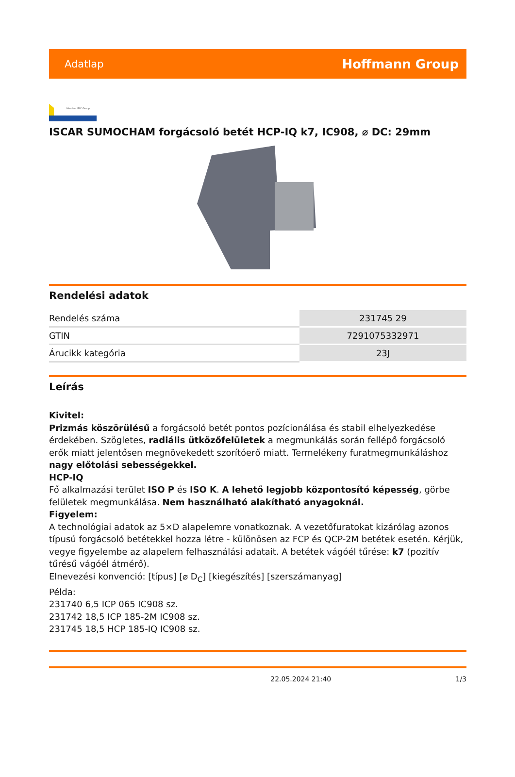Adatlap Hoffmann Group
Member IMC Group
ISCAR SUMOCHAM forgácsoló betét HCP-IQ k7, IC908, ⌀ DC: 29mm
Rendelési adatok
| Rendelés száma | 231745 29 |
| GTIN | 7291075332971 |
| Árucikk kategória | 23J |
Leírás
Kivitel:
Prizmás köszörülésű a forgácsoló betét pontos pozícionálása és stabil elhelyezkedése érdekében. Szögletes, radiális ütközőfelületek a megmunkálás során fellépő forgácsoló erők miatt jelentősen megnövekedett szorítóerő miatt. Termelékeny furatmegmunkáláshoz nagy előtolási sebességekkel.
HCP-IQ
Fő alkalmazási terület ISO P és ISO K. A lehető legjobb központosító képesség, görbe felületek megmunkálása. Nem használható alakítható anyagoknál.
Figyelem:
A technológiai adatok az 5×D alapelemre vonatkoznak. A vezetőfuratokat kizárólag azonos típusú forgácsoló betétekkel hozza létre - különösen az FCP és QCP-2M betétek esetén. Kérjük, vegye figyelembe az alapelem felhasználási adatait. A betétek vágóél tűrése: k7 (pozitív tűrésű vágóél átmérő).
Elnevezési konvenció: [típus] [⌀ D<sub>C</sub>] [kiegészítés] [szerszámanyag]
Példa:
231740 6,5 ICP 065 IC908 sz.
231742 18,5 ICP 185-2M IC908 sz.
231745 18,5 HCP 185-IQ IC908 sz.
22.05.2024 21:40 1/3